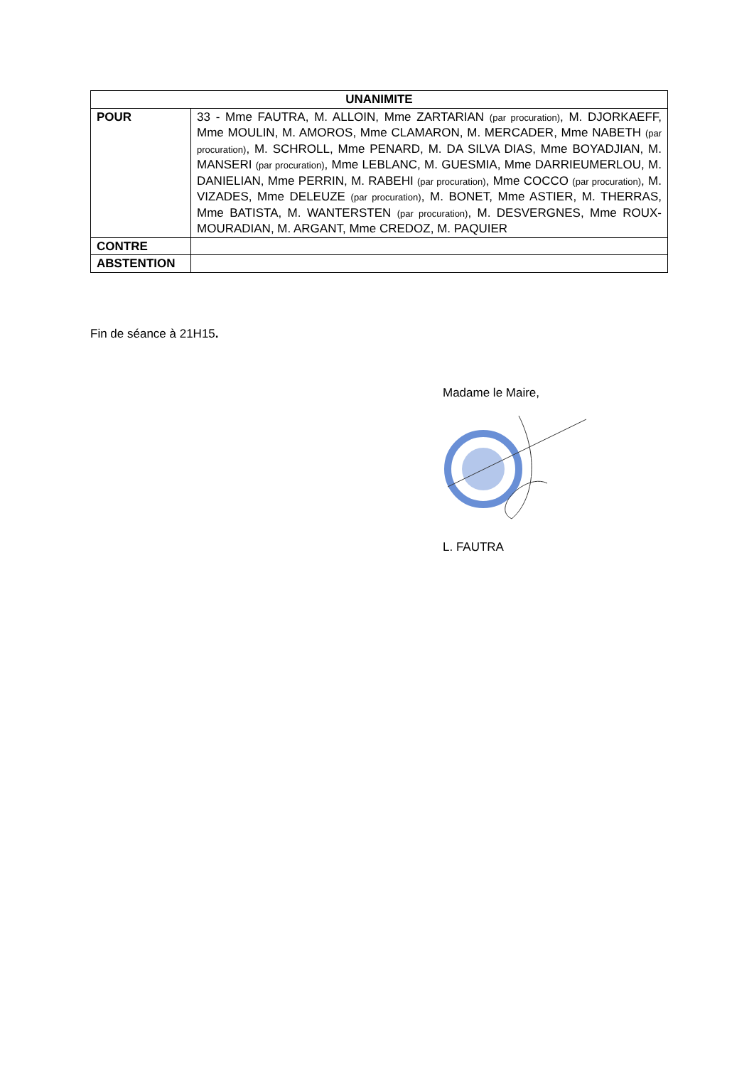| UNANIMITE | |
| --- | --- |
| POUR | 33 - Mme FAUTRA, M. ALLOIN, Mme ZARTARIAN (par procuration) , M. DJORKAEFF, Mme MOULIN, M. AMOROS, Mme CLAMARON, M. MERCADER, Mme NABETH (par procuration) , M. SCHROLL, Mme PENARD, M. DA SILVA DIAS, Mme BOYADJIAN, M. MANSERI (par procuration) , Mme LEBLANC, M. GUESMIA, Mme DARRIEUMERLOU, M. DANIELIAN, Mme PERRIN, M. RABEHI (par procuration) , Mme COCCO (par procuration) , M. VIZADES, Mme DELEUZE (par procuration) , M. BONET, Mme ASTIER, M. THERRAS, Mme BATISTA, M. WANTERSTEN (par procuration) , M. DESVERGNES, Mme ROUX-MOURADIAN, M. ARGANT, Mme CREDOZ, M. PAQUIER |
| CONTRE | |
| ABSTENTION | |
Fin de séance à 21H15.
Madame le Maire,
L. FAUTRA